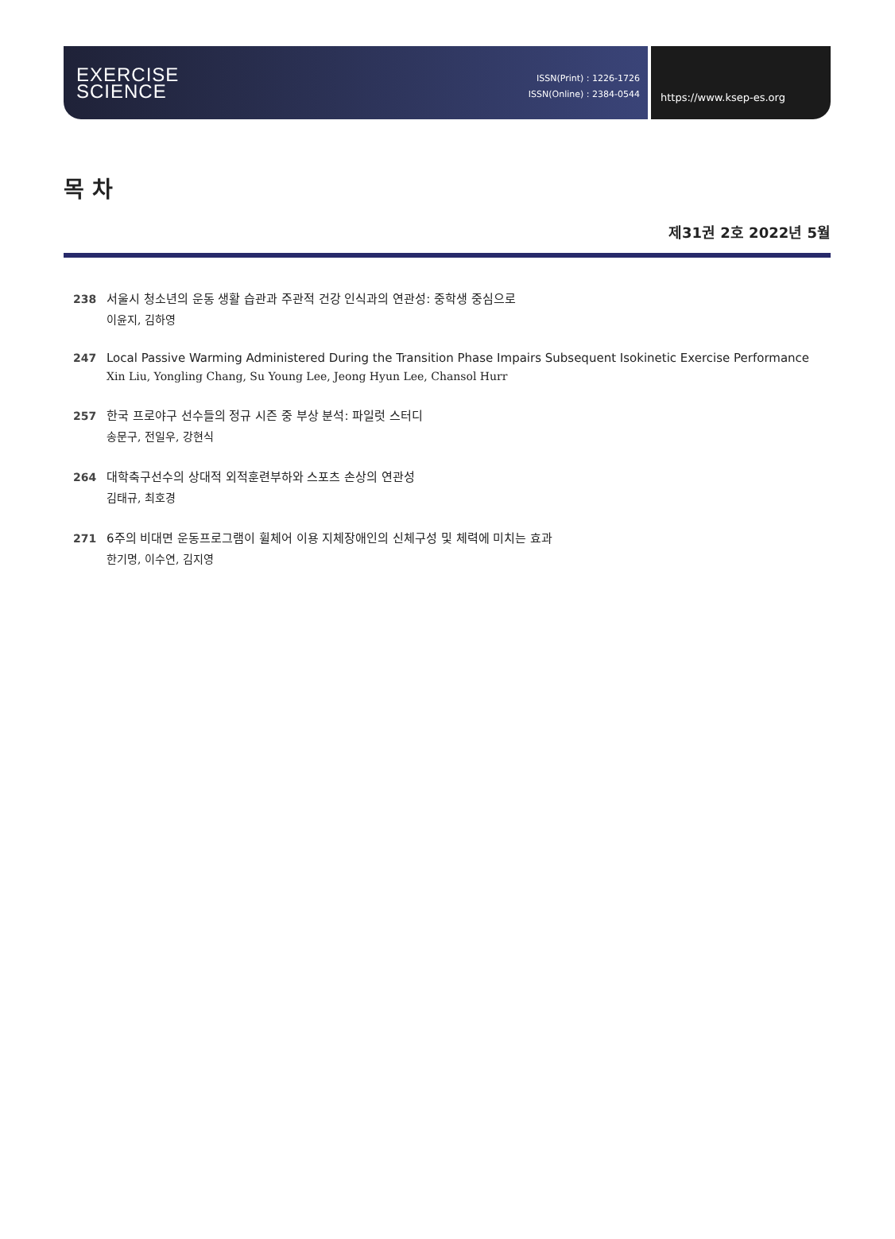EXERCISE
SCIENCE
ISSN(Print) : 1226-1726
ISSN(Online) : 2384-0544
https://www.ksep-es.org
목 차
제31권 2호 2022년 5월
238 서울시 청소년의 운동 생활 습관과 주관적 건강 인식과의 연관성: 중학생 중심으로
이윤지, 김하영
247 Local Passive Warming Administered During the Transition Phase Impairs Subsequent Isokinetic Exercise Performance
Xin Liu, Yongling Chang, Su Young Lee, Jeong Hyun Lee, Chansol Hurr
257 한국 프로야구 선수들의 정규 시즌 중 부상 분석: 파일럿 스터디
송문구, 전일우, 강현식
264 대학축구선수의 상대적 외적훈련부하와 스포츠 손상의 연관성
김태규, 최호경
271 6주의 비대면 운동프로그램이 휠체어 이용 지체장애인의 신체구성 및 체력에 미치는 효과
한기명, 이수연, 김지영